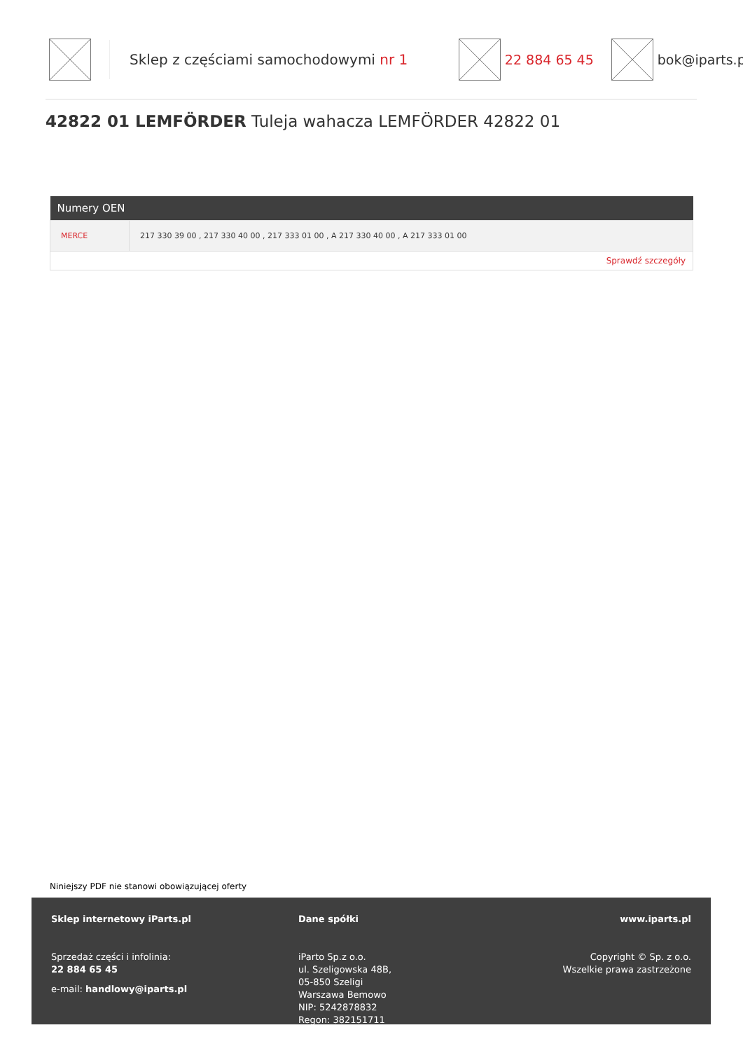Sklep z częściami samochodowymi nr 1 22 884 65 45 bok@iparts.pl
42822 01 LEMFÖRDER Tuleja wahacza LEMFÖRDER 42822 01
| Numery OEN | |
| --- | --- |
| MERCE | 217 330 39 00 , 217 330 40 00 , 217 333 01 00 , A 217 330 40 00 , A 217 333 01 00 |
| Sprawdź szczegóły | |
Niniejszy PDF nie stanowi obowiązującej oferty
Sklep internetowy iParts.pl
Sprzedaż części i infolinia:
22 884 65 45
e-mail: handlowy@iparts.pl
Dane spółki
iParto Sp.z o.o.
ul. Szeligowska 48B,
05-850 Szeligi
Warszawa Bemowo
NIP: 5242878832
Regon: 382151711
www.iparts.pl
Copyright © Sp. z o.o.
Wszelkie prawa zastrzeżone